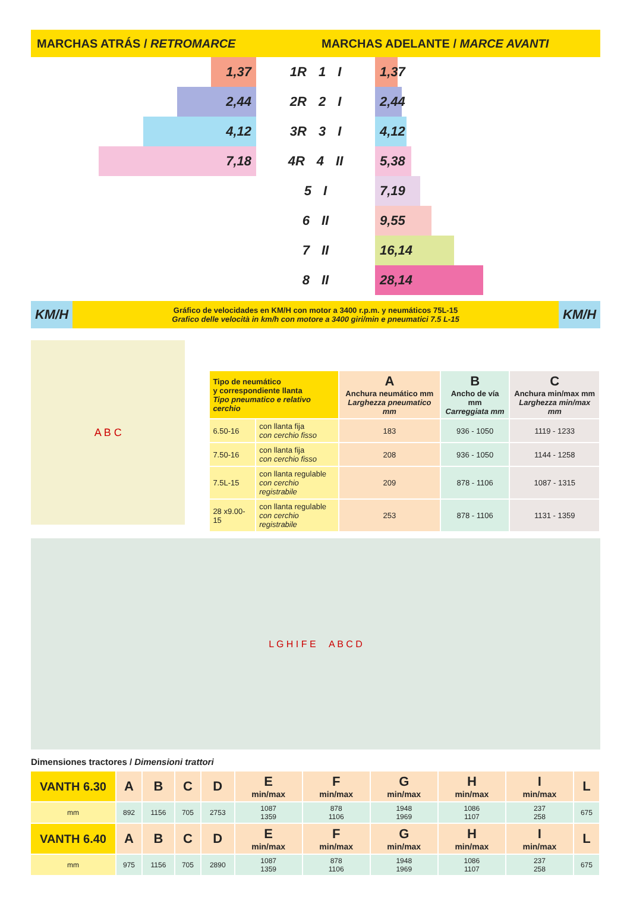MARCHAS ATRÁS / RETROMARCE
MARCHAS ADELANTE / MARCE AVANTI
1,37
2,44
4,12
7,18
1R 1 I
2R 2 I
3R 3 I
4R 4 II
5 I
6 II
7 II
8 II
1,37
2,44
4,12
5,38
7,19
9,55
16,14
28,14
KM/H
Gráfico de velocidades en KM/H con motor a 3400 r.p.m. y neumáticos 75L-15
Grafico delle velocità in km/h con motore a 3400 giri/min e pneumatici 7.5 L-15
KM/H
A B C
| Tipo de neumático y correspondiente llanta Tipo pneumatico e relativo cerchio | | A Anchura neumático mm Larghezza pneumatico mm | B Ancho de vía mm Carreggiata mm | C Anchura min/max mm Larghezza min/max mm |
| --- | --- | --- | --- | --- |
| 6.50-16 | con llanta fija con cerchio fisso | 183 | 936 - 1050 | 1119 - 1233 |
| 7.50-16 | con llanta fija con cerchio fisso | 208 | 936 - 1050 | 1144 - 1258 |
| 7.5L-15 | con llanta regulable con cerchio registrabile | 209 | 878 - 1106 | 1087 - 1315 |
| 28 x9.00-15 | con llanta regulable con cerchio registrabile | 253 | 878 - 1106 | 1131 - 1359 |
L G H I F E A B C D
Dimensiones tractores / Dimensioni trattori
| VANTH 6.30 | A | B | C | D | E min/max | F min/max | G min/max | H min/max | I min/max | L |
| --- | --- | --- | --- | --- | --- | --- | --- | --- | --- | --- |
| mm | 892 | 1156 | 705 | 2753 | 1087 1359 | 878 1106 | 1948 1969 | 1086 1107 | 237 258 | 675 |
| VANTH 6.40 | A | B | C | D | E min/max | F min/max | G min/max | H min/max | I min/max | L |
| mm | 975 | 1156 | 705 | 2890 | 1087 1359 | 878 1106 | 1948 1969 | 1086 1107 | 237 258 | 675 |